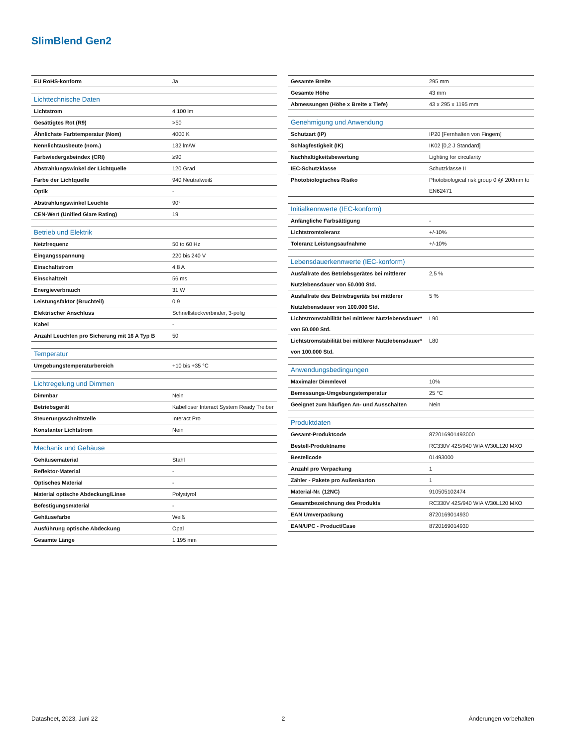SlimBlend Gen2
| EU RoHS-konform | Ja |
| Lichttechnische Daten | |
| Lichtstrom | 4.100 lm |
| Gesättigtes Rot (R9) | >50 |
| Ähnlichste Farbtemperatur (Nom) | 4000 K |
| Nennlichtausbeute (nom.) | 132 lm/W |
| Farbwiedergabeindex (CRI) | ≥90 |
| Abstrahlungswinkel der Lichtquelle | 120 Grad |
| Farbe der Lichtquelle | 940 Neutralweiß |
| Optik | - |
| Abstrahlungswinkel Leuchte | 90° |
| CEN-Wert (Unified Glare Rating) | 19 |
| Betrieb und Elektrik | |
| Netzfrequenz | 50 to 60 Hz |
| Eingangsspannung | 220 bis 240 V |
| Einschaltstrom | 4,8 A |
| Einschaltzeit | 56 ms |
| Energieverbrauch | 31 W |
| Leistungsfaktor (Bruchteil) | 0.9 |
| Elektrischer Anschluss | Schnellsteckverbinder, 3-polig |
| Kabel | - |
| Anzahl Leuchten pro Sicherung mit 16 A Typ B | 50 |
| Temperatur | |
| Umgebungstemperaturbereich | +10 bis +35 °C |
| Lichtregelung und Dimmen | |
| Dimmbar | Nein |
| Betriebsgerät | Kabelloser Interact System Ready Treiber |
| Steuerungsschnittstelle | Interact Pro |
| Konstanter Lichtstrom | Nein |
| Mechanik und Gehäuse | |
| Gehäusematerial | Stahl |
| Reflektor-Material | - |
| Optisches Material | - |
| Material optische Abdeckung/Linse | Polystyrol |
| Befestigungsmaterial | - |
| Gehäusefarbe | Weiß |
| Ausführung optische Abdeckung | Opal |
| Gesamte Länge | 1.195 mm |
| Gesamte Breite | 295 mm |
| Gesamte Höhe | 43 mm |
| Abmessungen (Höhe x Breite x Tiefe) | 43 x 295 x 1195 mm |
| Genehmigung und Anwendung | |
| Schutzart (IP) | IP20 [Fernhalten von Fingern] |
| Schlagfestigkeit (IK) | IK02 [0,2 J Standard] |
| Nachhaltigkeitsbewertung | Lighting for circularity |
| IEC-Schutzklasse | Schutzklasse II |
| Photobiologisches Risiko | Photobiological risk group 0 @ 200mm to EN62471 |
| Initialkennwerte (IEC-konform) | |
| Anfängliche Farbsättigung | - |
| Lichtstromtoleranz | +/-10% |
| Toleranz Leistungsaufnahme | +/-10% |
| Lebensdauerkennwerte (IEC-konform) | |
| Ausfallrate des Betriebsgerätes bei mittlerer Nutzlebensdauer von 50.000 Std. | 2,5 % |
| Ausfallrate des Betriebsgeräts bei mittlerer Nutzlebensdauer von 100.000 Std. | 5 % |
| Lichtstromstabilität bei mittlerer Nutzlebensdauer* von 50.000 Std. | L90 |
| Lichtstromstabilität bei mittlerer Nutzlebensdauer* von 100.000 Std. | L80 |
| Anwendungsbedingungen | |
| Maximaler Dimmlevel | 10% |
| Bemessungs-Umgebungstemperatur | 25 °C |
| Geeignet zum häufigen An- und Ausschalten | Nein |
| Produktdaten | |
| Gesamt-Produktcode | 872016901493000 |
| Bestell-Produktname | RC330V 42S/940 WIA W30L120 MXO |
| Bestellcode | 01493000 |
| Anzahl pro Verpackung | 1 |
| Zähler - Pakete pro Außenkarton | 1 |
| Material-Nr. (12NC) | 910505102474 |
| Gesamtbezeichnung des Produkts | RC330V 42S/940 WIA W30L120 MXO |
| EAN Umverpackung | 8720169014930 |
| EAN/UPC - Product/Case | 8720169014930 |
Datasheet, 2023, Juni 22 2 Änderungen vorbehalten